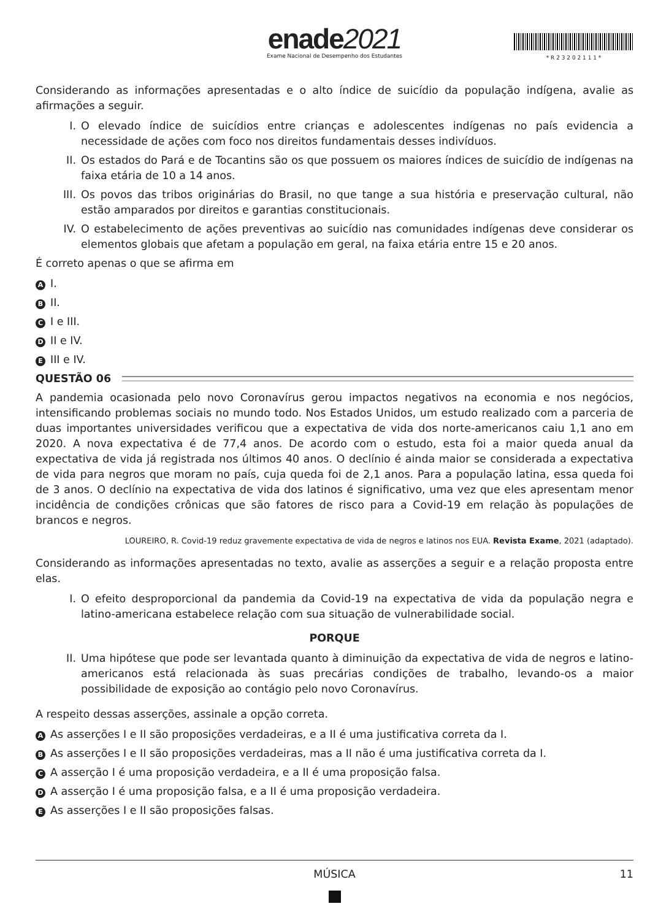enade2021
Exame Nacional de Desempenho dos Estudantes
* R 2 3 2 0 2 1 1 1 *
Considerando as informações apresentadas e o alto índice de suicídio da população indígena, avalie as afirmações a seguir.
I. O elevado índice de suicídios entre crianças e adolescentes indígenas no país evidencia a necessidade de ações com foco nos direitos fundamentais desses indivíduos.
II. Os estados do Pará e de Tocantins são os que possuem os maiores índices de suicídio de indígenas na faixa etária de 10 a 14 anos.
III. Os povos das tribos originárias do Brasil, no que tange a sua história e preservação cultural, não estão amparados por direitos e garantias constitucionais.
IV. O estabelecimento de ações preventivas ao suicídio nas comunidades indígenas deve considerar os elementos globais que afetam a população em geral, na faixa etária entre 15 e 20 anos.
É correto apenas o que se afirma em
A I.
B II.
C I e III.
D II e IV.
E III e IV.
QUESTÃO 06
A pandemia ocasionada pelo novo Coronavírus gerou impactos negativos na economia e nos negócios, intensificando problemas sociais no mundo todo. Nos Estados Unidos, um estudo realizado com a parceria de duas importantes universidades verificou que a expectativa de vida dos norte-americanos caiu 1,1 ano em 2020. A nova expectativa é de 77,4 anos. De acordo com o estudo, esta foi a maior queda anual da expectativa de vida já registrada nos últimos 40 anos. O declínio é ainda maior se considerada a expectativa de vida para negros que moram no país, cuja queda foi de 2,1 anos. Para a população latina, essa queda foi de 3 anos. O declínio na expectativa de vida dos latinos é significativo, uma vez que eles apresentam menor incidência de condições crônicas que são fatores de risco para a Covid-19 em relação às populações de brancos e negros.
LOUREIRO, R. Covid-19 reduz gravemente expectativa de vida de negros e latinos nos EUA. Revista Exame, 2021 (adaptado).
Considerando as informações apresentadas no texto, avalie as asserções a seguir e a relação proposta entre elas.
I. O efeito desproporcional da pandemia da Covid-19 na expectativa de vida da população negra e latino-americana estabelece relação com sua situação de vulnerabilidade social.
PORQUE
II. Uma hipótese que pode ser levantada quanto à diminuição da expectativa de vida de negros e latino-americanos está relacionada às suas precárias condições de trabalho, levando-os a maior possibilidade de exposição ao contágio pelo novo Coronavírus.
A respeito dessas asserções, assinale a opção correta.
A As asserções I e II são proposições verdadeiras, e a II é uma justificativa correta da I.
B As asserções I e II são proposições verdadeiras, mas a II não é uma justificativa correta da I.
C A asserção I é uma proposição verdadeira, e a II é uma proposição falsa.
D A asserção I é uma proposição falsa, e a II é uma proposição verdadeira.
E As asserções I e II são proposições falsas.
MÚSICA 11